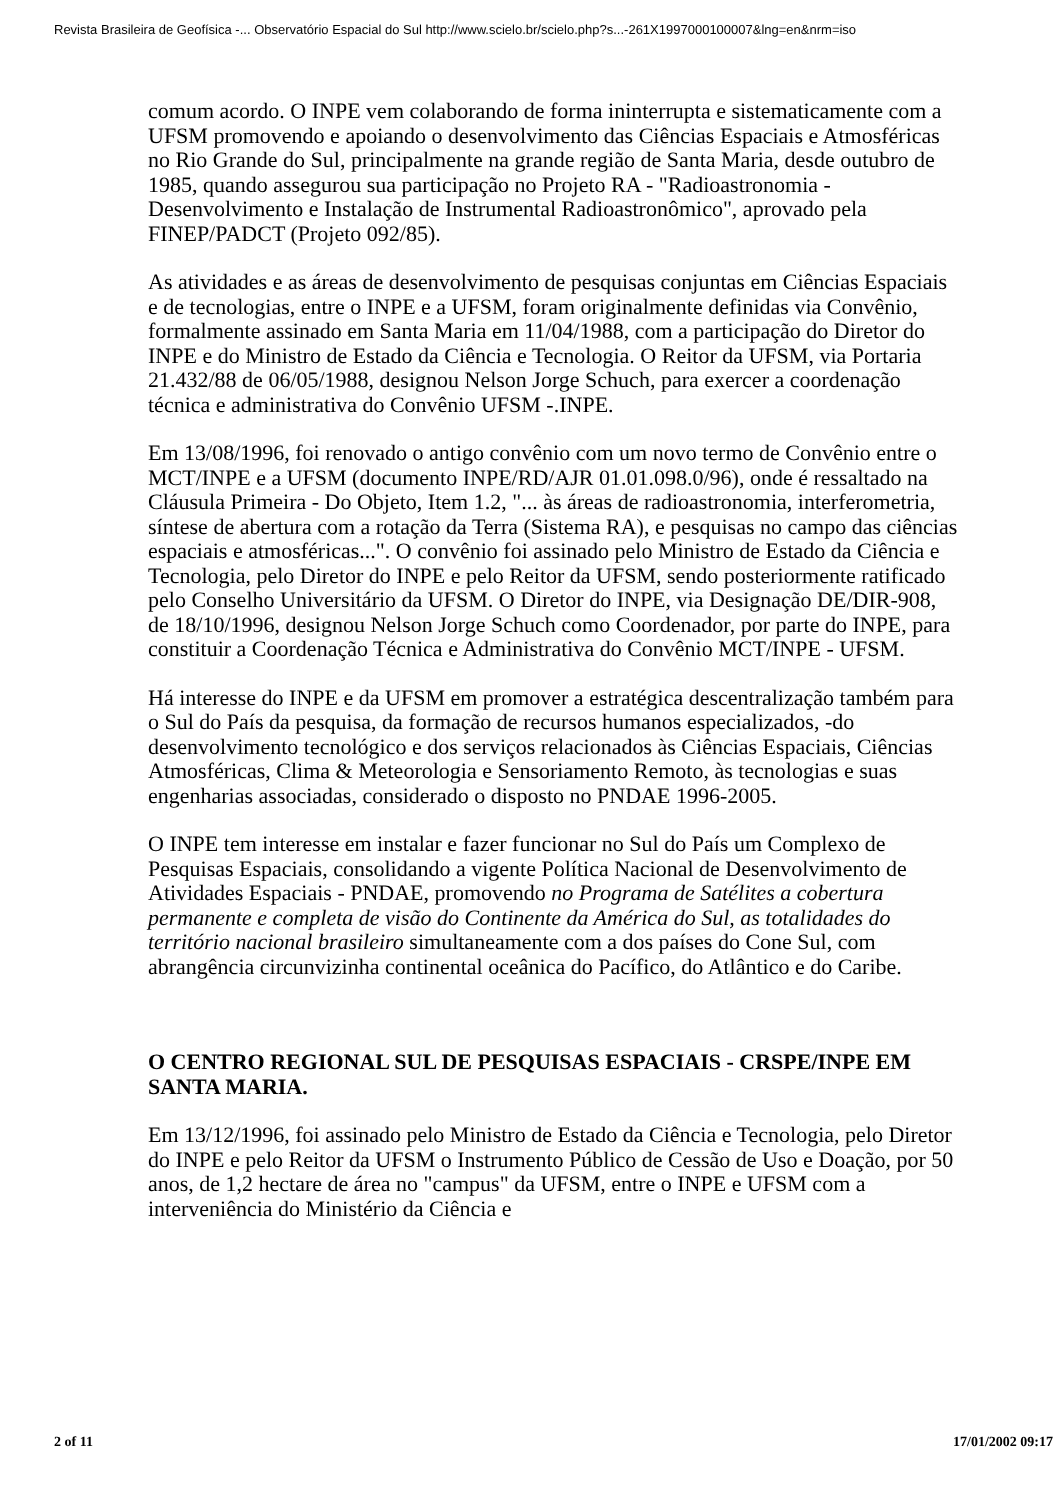Revista Brasileira de Geofísica -... Observatório Espacial do Sul http://www.scielo.br/scielo.php?s...-261X1997000100007&lng=en&nrm=iso
comum acordo. O INPE vem colaborando de forma ininterrupta e sistematicamente com a UFSM promovendo e apoiando o desenvolvimento das Ciências Espaciais e Atmosféricas no Rio Grande do Sul, principalmente na grande região de Santa Maria, desde outubro de 1985, quando assegurou sua participação no Projeto RA - "Radioastronomia - Desenvolvimento e Instalação de Instrumental Radioastronômico", aprovado pela FINEP/PADCT (Projeto 092/85).
As atividades e as áreas de desenvolvimento de pesquisas conjuntas em Ciências Espaciais e de tecnologias, entre o INPE e a UFSM, foram originalmente definidas via Convênio, formalmente assinado em Santa Maria em 11/04/1988, com a participação do Diretor do INPE e do Ministro de Estado da Ciência e Tecnologia. O Reitor da UFSM, via Portaria 21.432/88 de 06/05/1988, designou Nelson Jorge Schuch, para exercer a coordenação técnica e administrativa do Convênio UFSM -.INPE.
Em 13/08/1996, foi renovado o antigo convênio com um novo termo de Convênio entre o MCT/INPE e a UFSM (documento INPE/RD/AJR 01.01.098.0/96), onde é ressaltado na Cláusula Primeira - Do Objeto, Item 1.2, "... às áreas de radioastronomia, interferometria, síntese de abertura com a rotação da Terra (Sistema RA), e pesquisas no campo das ciências espaciais e atmosféricas...". O convênio foi assinado pelo Ministro de Estado da Ciência e Tecnologia, pelo Diretor do INPE e pelo Reitor da UFSM, sendo posteriormente ratificado pelo Conselho Universitário da UFSM. O Diretor do INPE, via Designação DE/DIR-908, de 18/10/1996, designou Nelson Jorge Schuch como Coordenador, por parte do INPE, para constituir a Coordenação Técnica e Administrativa do Convênio MCT/INPE - UFSM.
Há interesse do INPE e da UFSM em promover a estratégica descentralização também para o Sul do País da pesquisa, da formação de recursos humanos especializados, -do desenvolvimento tecnológico e dos serviços relacionados às Ciências Espaciais, Ciências Atmosféricas, Clima & Meteorologia e Sensoriamento Remoto, às tecnologias e suas engenharias associadas, considerado o disposto no PNDAE 1996-2005.
O INPE tem interesse em instalar e fazer funcionar no Sul do País um Complexo de Pesquisas Espaciais, consolidando a vigente Política Nacional de Desenvolvimento de Atividades Espaciais - PNDAE, promovendo no Programa de Satélites a cobertura permanente e completa de visão do Continente da América do Sul, as totalidades do território nacional brasileiro simultaneamente com a dos países do Cone Sul, com abrangência circunvizinha continental oceânica do Pacífico, do Atlântico e do Caribe.
O CENTRO REGIONAL SUL DE PESQUISAS ESPACIAIS - CRSPE/INPE EM SANTA MARIA.
Em 13/12/1996, foi assinado pelo Ministro de Estado da Ciência e Tecnologia, pelo Diretor do INPE e pelo Reitor da UFSM o Instrumento Público de Cessão de Uso e Doação, por 50 anos, de 1,2 hectare de área no "campus" da UFSM, entre o INPE e UFSM com a interveniência do Ministério da Ciência e
2 of 11 17/01/2002 09:17